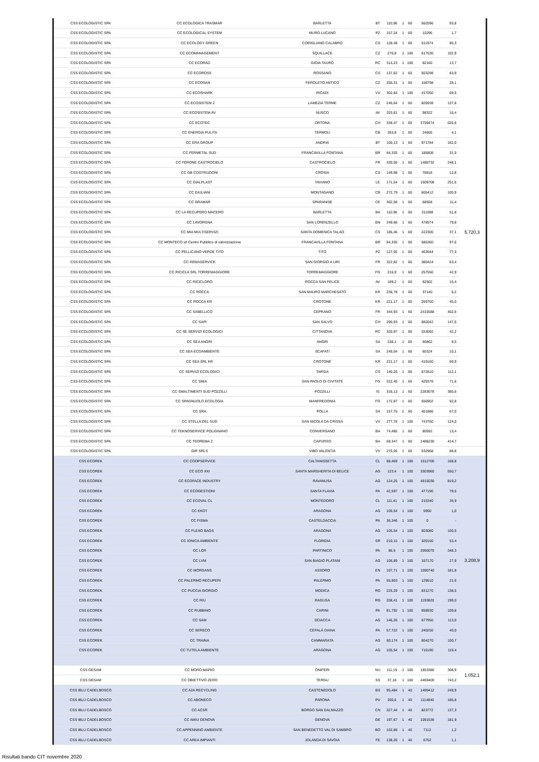| CSS ECOLOGISTIC SPA | CC ECOLOGICA TRASMAR | BARLETTA | BT | 110,96 | 1 | 60 | 562596 | 93,8 | 5.720,3 |
| CSS ECOLOGISTIC SPA | CC ECOLOGICAL SYSTEM | MURO LUCANO | PZ | 157,24 | 1 | 60 | 10296 | 1,7 | |
| CSS ECOLOGISTIC SPA | CC ECOLOGY GREEN | CORIGLIANO CALABRO | CS | 128,49 | 1 | 60 | 511974 | 85,3 | |
| CSS ECOLOGISTIC SPA | CC ECOMANAGEMENT | SQUILLACE | CZ | 270,8 | 1 | 100 | 617530 | 102,9 | |
| CSS ECOLOGISTIC SPA | CC ECORAD | GIOIA TAURO | RC | 314,23 | 1 | 100 | 82160 | 13,7 | |
| CSS ECOLOGISTIC SPA | CC ECOROSS | ROSSANO | CS | 137,62 | 1 | 60 | 503298 | 83,9 | |
| CSS ECOLOGISTIC SPA | CC ECOSAN | FEROLETO ANTICO | CZ | 255,31 | 1 | 60 | 168798 | 28,1 | |
| CSS ECOLOGISTIC SPA | CC ECOSHARK | RICADI | VV | 302,64 | 1 | 100 | 417050 | 69,5 | |
| CSS ECOLOGISTIC SPA | CC ECOSISTEM 2 | LAMEZIA TERME | CZ | 245,64 | 1 | 60 | 826938 | 137,8 | |
| CSS ECOLOGISTIC SPA | CC ECOSISTEM AV | NUSCO | AV | 203,81 | 1 | 60 | 98322 | 16,4 | |
| CSS ECOLOGISTIC SPA | CC ECOTEC | ORTONA | CH | 338,47 | 1 | 60 | 3759474 | 626,6 | |
| CSS ECOLOGISTIC SPA | CC ENERGIA PULITA | TERMOLI | CB | 263,8 | 1 | 60 | 24666 | 4,1 | |
| CSS ECOLOGISTIC SPA | CC ERA GROUP | ANDRIA | BT | 100,13 | 1 | 60 | 971784 | 162,0 | |
| CSS ECOLOGISTIC SPA | CC FERMETAL SUD | FRANCAVILLA FONTANA | BR | 84,335 | 1 | 60 | 185808 | 31,0 | |
| CSS ECOLOGISTIC SPA | CC FERONE CASTROCIELO | CASTROCIELO | FR | 330,56 | 1 | 60 | 1488732 | 248,1 | |
| CSS ECOLOGISTIC SPA | CC GB COSTRUZIONI | CROSIA | CS | 149,98 | 1 | 60 | 76818 | 12,8 | |
| CSS ECOLOGISTIC SPA | CC GIALPLAST | TAVIANO | LE | 171,54 | 1 | 60 | 1509708 | 251,6 | |
| CSS ECOLOGISTIC SPA | CC GIULIANI | MONTAGANO | CB | 272,79 | 1 | 60 | 605412 | 100,9 | |
| CSS ECOLOGISTIC SPA | CC GRAMAR | SPARANISE | CE | 302,58 | 1 | 60 | 68568 | 11,4 | |
| CSS ECOLOGISTIC SPA | CC LA RECUPERO MACERO | BARLETTA | BA | 110,96 | 1 | 60 | 311088 | 51,8 | |
| CSS ECOLOGISTIC SPA | CC LAVORGNA | SAN LORENZELLO | BN | 249,68 | 1 | 60 | 478974 | 79,8 | |
| CSS ECOLOGISTIC SPA | CC MIA MULTISERVIZI | SANTA DOMENICA TALAO | CS | 185,46 | 1 | 60 | 222300 | 37,1 | |
| CSS ECOLOGISTIC SPA | CC MONTECO srl Centro Pubblico di valorizzazione | FRANCAVILLA FONTANA | BR | 84,335 | 1 | 60 | 585360 | 97,6 | |
| CSS ECOLOGISTIC SPA | CC PELLICANO VERDE TITO | TITO | PZ | 127,05 | 1 | 60 | 463944 | 77,3 | |
| CSS ECOLOGISTIC SPA | CC REMASERVICE | SAN GIORGIO A LIRI | FR | 322,82 | 1 | 60 | 380424 | 63,4 | |
| CSS ECOLOGISTIC SPA | CC RICICLA SRL TORREMAGGIORE | TORREMAGGIORE | FG | 216,9 | 1 | 60 | 257550 | 42,9 | |
| CSS ECOLOGISTIC SPA | CC RICICLORO | ROCCA SAN FELICE | AV | 189,2 | 1 | 60 | 92502 | 15,4 | |
| CSS ECOLOGISTIC SPA | CC ROCCA | SAN MAURO MARCHESATO | KR | 236,78 | 1 | 60 | 37140 | 6,2 | |
| CSS ECOLOGISTIC SPA | CC ROCCA KR | CROTONE | KR | 221,17 | 1 | 60 | 269760 | 45,0 | |
| CSS ECOLOGISTIC SPA | CC SABELLICO | CEPRANO | FR | 344,93 | 1 | 60 | 2415588 | 402,6 | |
| CSS ECOLOGISTIC SPA | CC SAPI | SAN SALVO | CH | 290,93 | 1 | 60 | 882042 | 147,0 | |
| CSS ECOLOGISTIC SPA | CC SE SERVIZI ECOLOGICI | CITTANOVA | RC | 320,97 | 1 | 60 | 253092 | 42,2 | |
| CSS ECOLOGISTIC SPA | CC SEA ANGRI | ANGRI | SA | 238,1 | 1 | 60 | 56862 | 9,5 | |
| CSS ECOLOGISTIC SPA | CC SEA ECOAMBIENTE | SCAFATI | SA | 245,04 | 1 | 60 | 60324 | 10,1 | |
| CSS ECOLOGISTIC SPA | CC SEA SRL KR | CROTONE | KR | 221,17 | 1 | 60 | 419160 | 69,9 | |
| CSS ECOLOGISTIC SPA | CC SERVIZI ECOLOGICI | TARSIA | CS | 140,26 | 1 | 60 | 672810 | 112,1 | |
| CSS ECOLOGISTIC SPA | CC SIMA | SAN PAOLO DI CIVITATE | FG | 222,45 | 1 | 60 | 429378 | 71,6 | |
| CSS ECOLOGISTIC SPA | CC SMALTIMENTI SUD POZZILLI | POZZILLI | IS | 316,13 | 1 | 60 | 2283678 | 380,6 | |
| CSS ECOLOGISTIC SPA | CC SPAGNUOLO ECOLOGIA | MANFREDONIA | FG | 172,87 | 1 | 60 | 556902 | 92,8 | |
| CSS ECOLOGISTIC SPA | CC SRA | POLLA | SA | 157,75 | 1 | 60 | 401886 | 67,0 | |
| CSS ECOLOGISTIC SPA | CC STELLA DEL SUD | SAN NICOLA DA CRISSA | VV | 277,78 | 1 | 100 | 743760 | 124,0 | |
| CSS ECOLOGISTIC SPA | CC TEKNOSERVICE POLIGNANO | CONVERSANO | BA | 74,485 | 1 | 60 | 80592 | 13,4 | |
| CSS ECOLOGISTIC SPA | CC TEOREMA 2 | CAPURSO | BA | 69,347 | 1 | 60 | 2488230 | 414,7 | |
| CSS ECOLOGISTIC SPA | GIR SRLS | VIBO VALENTIA | VV | 275,05 | 1 | 60 | 532968 | 88,8 | |
| CSS ECOREK | CC COOPSERVICE | CALTANISSETTA | CL | 88,469 | 1 | 100 | 1012700 | 168,8 | 3.208,9 |
| CSS ECOREK | CC ECO XXI | SANTA MARGHERITA DI BELICE | AG | 123,4 | 1 | 100 | 3303960 | 550,7 | |
| CSS ECOREK | CC ECOFACE INDUSTRY | RAVANUSA | AG | 124,25 | 1 | 100 | 4915030 | 819,2 | |
| CSS ECOREK | CC ECOGESTIONI | SANTA FLAVIA | PA | 42,597 | 1 | 100 | 477190 | 79,5 | |
| CSS ECOREK | CC ECOVAL CL | MONTEDORO | CL | 111,41 | 1 | 100 | 215340 | 35,9 | |
| CSS ECOREK | CC EKOT | ARAGONA | AG | 105,54 | 1 | 100 | 5950 | 1,0 | |
| CSS ECOREK | CC FISMA | CASTELDACCIA | PA | 36,346 | 1 | 100 | 0 | - | |
| CSS ECOREK | CC FLEXO BAGS | ARAGONA | AG | 105,54 | 1 | 100 | 603080 | 100,5 | |
| CSS ECOREK | CC IONICA AMBIENTE | FLORIDIA | SR | 210,15 | 1 | 100 | 320150 | 53,4 | |
| CSS ECOREK | CC LCR | PARTINICO | PA | 86,5 | 1 | 100 | 2090070 | 348,3 | |
| CSS ECOREK | CC LVM | SAN BIAGIO PLATANI | AG | 106,89 | 1 | 100 | 167170 | 27,9 | |
| CSS ECOREK | CC MORGANS | ASSORO | EN | 107,71 | 1 | 100 | 1090740 | 181,8 | |
| CSS ECOREK | CC PALERMO RECUPERI | PALERMO | PA | 55,903 | 1 | 100 | 129510 | 21,6 | |
| CSS ECOREK | CC PUCCIA GIORGIO | MODICA | RG | 225,29 | 1 | 100 | 831270 | 138,5 | |
| CSS ECOREK | CC RIU | RAGUSA | RG | 208,41 | 1 | 100 | 1193820 | 199,0 | |
| CSS ECOREK | CC RUBBINO | CARINI | PA | 81,792 | 1 | 100 | 658930 | 109,8 | |
| CSS ECOREK | CC SAM | SCIACCA | AG | 146,26 | 1 | 100 | 677950 | 113,0 | |
| CSS ECOREK | CC SERECO | CEFALÀ DIANA | PA | 57,722 | 1 | 100 | 240250 | 40,0 | |
| CSS ECOREK | CC TRAINA | CAMMARATA | AG | 80,174 | 1 | 100 | 604270 | 100,7 | |
| CSS ECOREK | CC TUTELA AMBIENTE | ARAGONA | AG | 105,54 | 1 | 100 | 716190 | 119,4 | |
| CSS GESAM | CC MORO MARIO | ONIFERI | NU | 111,19 | 1 | 100 | 1853380 | 308,9 | 1.052,1 |
| CSS GESAM | CC OBIETTIVO ZERO | TERGU | SS | 37,18 | 1 | 100 | 4459400 | 743,2 | |
| CSS IBLU CADELBOSCO | CC A2A RECYCLING | CASTENEDOLO | BS | 95,484 | 1 | 40 | 1499412 | 249,9 | |
| CSS IBLU CADELBOSCO | CC ABONECO | PARONA | PV | 200,6 | 1 | 40 | 1114840 | 185,8 | |
| CSS IBLU CADELBOSCO | CC ACSR | BORGO SAN DALMAZZO | CN | 327,44 | 1 | 40 | 823772 | 137,3 | |
| CSS IBLU CADELBOSCO | CC AMIU GENOVA | GENOVA | GE | 197,67 | 1 | 40 | 1091536 | 181,9 | |
| CSS IBLU CADELBOSCO | CC APPENNINO AMBIENTE | SAN BENEDETTO VAL DI SAMBRO | BO | 102,89 | 1 | 40 | 7112 | 1,2 | |
| CSS IBLU CADELBOSCO | CC AREA IMPIANTI | JOLANDA DI SAVOIA | FE | 138,26 | 1 | 40 | 6752 | 1,1 | |
Risultati bando CIT novembre 2020